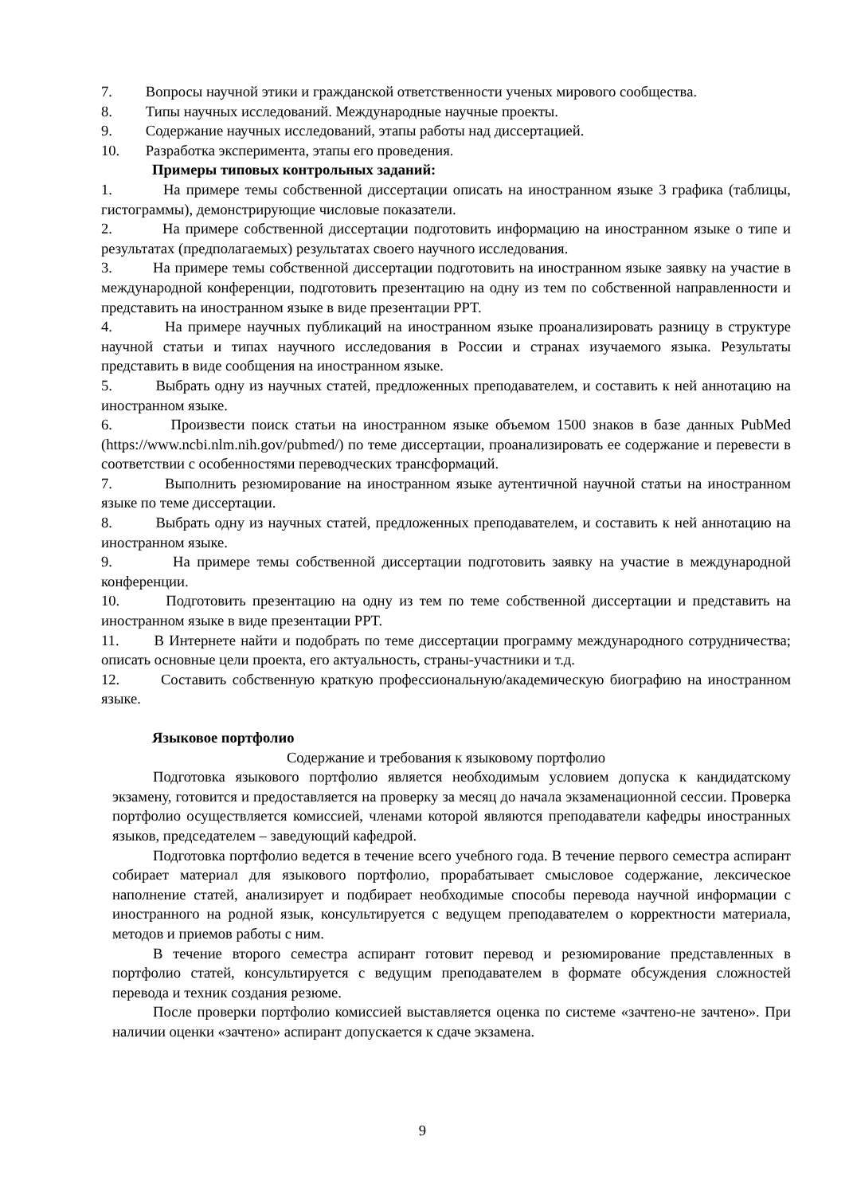7. Вопросы научной этики и гражданской ответственности ученых мирового сообщества.
8. Типы научных исследований. Международные научные проекты.
9. Содержание научных исследований, этапы работы над диссертацией.
10. Разработка эксперимента, этапы его проведения.
Примеры типовых контрольных заданий:
1. На примере темы собственной диссертации описать на иностранном языке 3 графика (таблицы, гистограммы), демонстрирующие числовые показатели.
2. На примере собственной диссертации подготовить информацию на иностранном языке о типе и результатах (предполагаемых) результатах своего научного исследования.
3. На примере темы собственной диссертации подготовить на иностранном языке заявку на участие в международной конференции, подготовить презентацию на одну из тем по собственной направленности и представить на иностранном языке в виде презентации PPT.
4. На примере научных публикаций на иностранном языке проанализировать разницу в структуре научной статьи и типах научного исследования в России и странах изучаемого языка. Результаты представить в виде сообщения на иностранном языке.
5. Выбрать одну из научных статей, предложенных преподавателем, и составить к ней аннотацию на иностранном языке.
6. Произвести поиск статьи на иностранном языке объемом 1500 знаков в базе данных PubMed (https://www.ncbi.nlm.nih.gov/pubmed/) по теме диссертации, проанализировать ее содержание и перевести в соответствии с особенностями переводческих трансформаций.
7. Выполнить резюмирование на иностранном языке аутентичной научной статьи на иностранном языке по теме диссертации.
8. Выбрать одну из научных статей, предложенных преподавателем, и составить к ней аннотацию на иностранном языке.
9. На примере темы собственной диссертации подготовить заявку на участие в международной конференции.
10. Подготовить презентацию на одну из тем по теме собственной диссертации и представить на иностранном языке в виде презентации PPT.
11. В Интернете найти и подобрать по теме диссертации программу международного сотрудничества; описать основные цели проекта, его актуальность, страны-участники и т.д.
12. Составить собственную краткую профессиональную/академическую биографию на иностранном языке.
Языковое портфолио
Содержание и требования к языковому портфолио
Подготовка языкового портфолио является необходимым условием допуска к кандидатскому экзамену, готовится и предоставляется на проверку за месяц до начала экзаменационной сессии. Проверка портфолио осуществляется комиссией, членами которой являются преподаватели кафедры иностранных языков, председателем – заведующий кафедрой.
Подготовка портфолио ведется в течение всего учебного года. В течение первого семестра аспирант собирает материал для языкового портфолио, прорабатывает смысловое содержание, лексическое наполнение статей, анализирует и подбирает необходимые способы перевода научной информации с иностранного на родной язык, консультируется с ведущем преподавателем о корректности материала, методов и приемов работы с ним.
В течение второго семестра аспирант готовит перевод и резюмирование представленных в портфолио статей, консультируется с ведущим преподавателем в формате обсуждения сложностей перевода и техник создания резюме.
После проверки портфолио комиссией выставляется оценка по системе «зачтено-не зачтено». При наличии оценки «зачтено» аспирант допускается к сдаче экзамена.
9